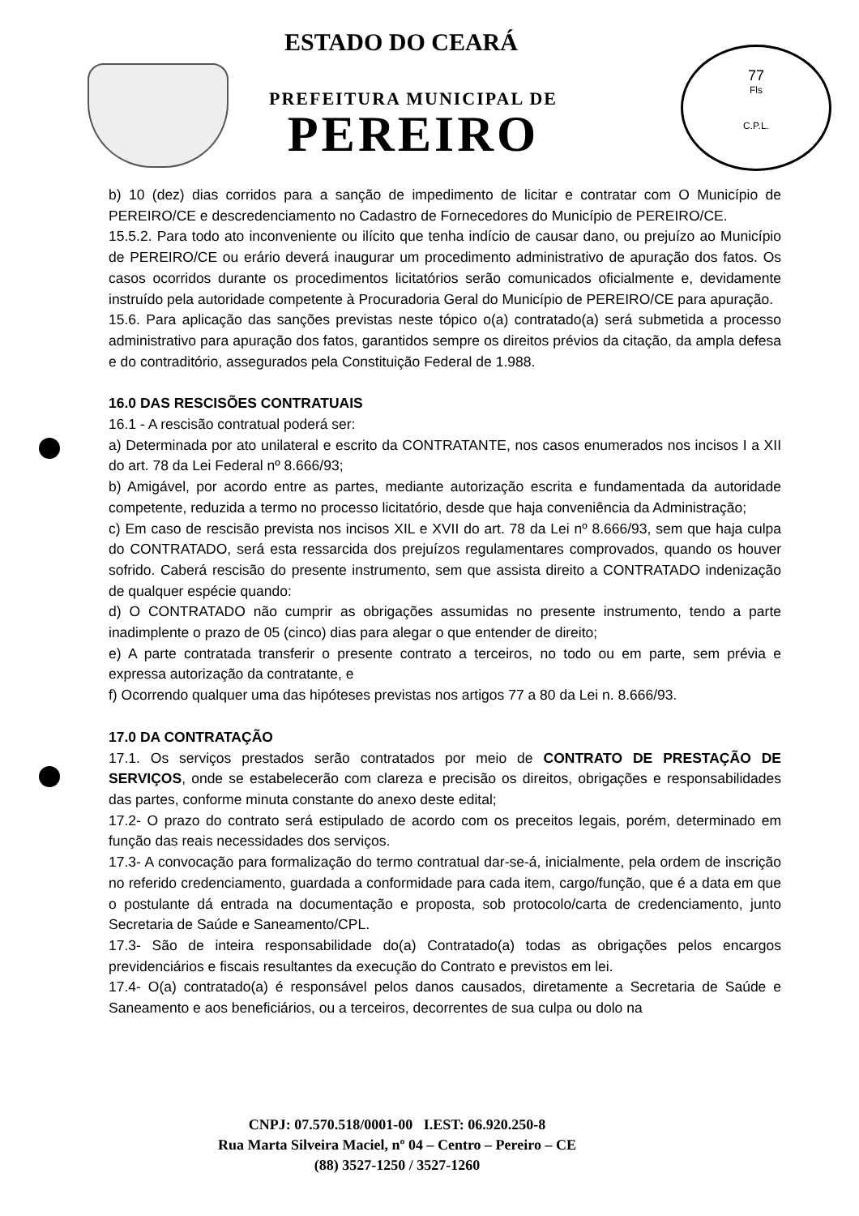77
Fls
C.P.L.
ESTADO DO CEARÁ
PREFEITURA MUNICIPAL DE
PEREIRO
b) 10 (dez) dias corridos para a sanção de impedimento de licitar e contratar com O Município de PEREIRO/CE e descredenciamento no Cadastro de Fornecedores do Município de PEREIRO/CE.
15.5.2. Para todo ato inconveniente ou ilícito que tenha indício de causar dano, ou prejuízo ao Município de PEREIRO/CE ou erário deverá inaugurar um procedimento administrativo de apuração dos fatos. Os casos ocorridos durante os procedimentos licitatórios serão comunicados oficialmente e, devidamente instruído pela autoridade competente à Procuradoria Geral do Município de PEREIRO/CE para apuração.
15.6. Para aplicação das sanções previstas neste tópico o(a) contratado(a) será submetida a processo administrativo para apuração dos fatos, garantidos sempre os direitos prévios da citação, da ampla defesa e do contraditório, assegurados pela Constituição Federal de 1.988.
16.0 DAS RESCISÕES CONTRATUAIS
16.1 - A rescisão contratual poderá ser:
a) Determinada por ato unilateral e escrito da CONTRATANTE, nos casos enumerados nos incisos I a XII do art. 78 da Lei Federal nº 8.666/93;
b) Amigável, por acordo entre as partes, mediante autorização escrita e fundamentada da autoridade competente, reduzida a termo no processo licitatório, desde que haja conveniência da Administração;
c) Em caso de rescisão prevista nos incisos XIL e XVII do art. 78 da Lei nº 8.666/93, sem que haja culpa do CONTRATADO, será esta ressarcida dos prejuízos regulamentares comprovados, quando os houver sofrido. Caberá rescisão do presente instrumento, sem que assista direito a CONTRATADO indenização de qualquer espécie quando:
d) O CONTRATADO não cumprir as obrigações assumidas no presente instrumento, tendo a parte inadimplente o prazo de 05 (cinco) dias para alegar o que entender de direito;
e) A parte contratada transferir o presente contrato a terceiros, no todo ou em parte, sem prévia e expressa autorização da contratante, e
f) Ocorrendo qualquer uma das hipóteses previstas nos artigos 77 a 80 da Lei n. 8.666/93.
17.0 DA CONTRATAÇÃO
17.1. Os serviços prestados serão contratados por meio de CONTRATO DE PRESTAÇÃO DE SERVIÇOS, onde se estabelecerão com clareza e precisão os direitos, obrigações e responsabilidades das partes, conforme minuta constante do anexo deste edital;
17.2- O prazo do contrato será estipulado de acordo com os preceitos legais, porém, determinado em função das reais necessidades dos serviços.
17.3- A convocação para formalização do termo contratual dar-se-á, inicialmente, pela ordem de inscrição no referido credenciamento, guardada a conformidade para cada item, cargo/função, que é a data em que o postulante dá entrada na documentação e proposta, sob protocolo/carta de credenciamento, junto Secretaria de Saúde e Saneamento/CPL.
17.3- São de inteira responsabilidade do(a) Contratado(a) todas as obrigações pelos encargos previdenciários e fiscais resultantes da execução do Contrato e previstos em lei.
17.4- O(a) contratado(a) é responsável pelos danos causados, diretamente a Secretaria de Saúde e Saneamento e aos beneficiários, ou a terceiros, decorrentes de sua culpa ou dolo na
CNPJ: 07.570.518/0001-00 I.EST: 06.920.250-8
Rua Marta Silveira Maciel, nº 04 – Centro – Pereiro – CE
(88) 3527-1250 / 3527-1260